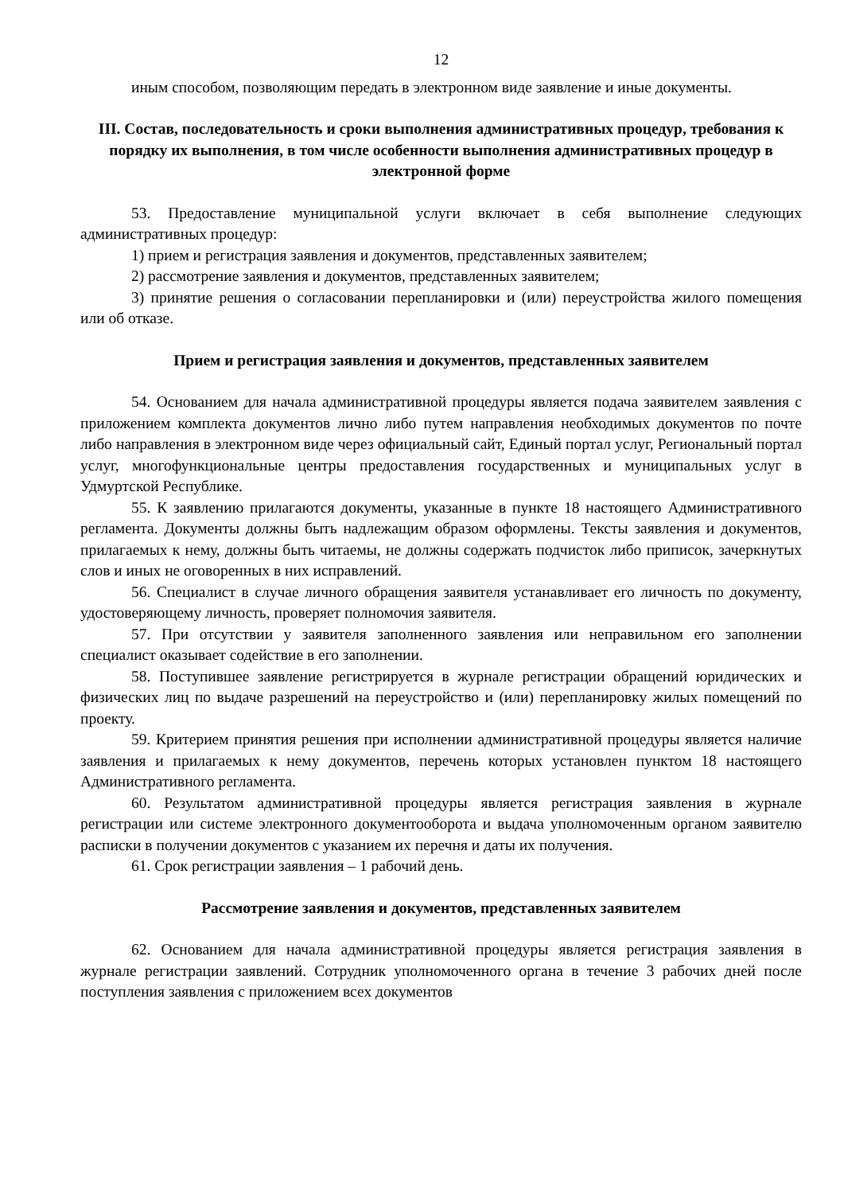12
иным способом, позволяющим передать в электронном виде заявление и иные документы.
III. Состав, последовательность и сроки выполнения административных процедур, требования к порядку их выполнения, в том числе особенности выполнения административных процедур в электронной форме
53. Предоставление муниципальной услуги включает в себя выполнение следующих административных процедур:
1) прием и регистрация заявления и документов, представленных заявителем;
2) рассмотрение заявления и документов, представленных заявителем;
3) принятие решения о согласовании перепланировки и (или) переустройства жилого помещения или об отказе.
Прием и регистрация заявления и документов, представленных заявителем
54. Основанием для начала административной процедуры является подача заявителем заявления с приложением комплекта документов лично либо путем направления необходимых документов по почте либо направления в электронном виде через официальный сайт, Единый портал услуг, Региональный портал услуг, многофункциональные центры предоставления государственных и муниципальных услуг в Удмуртской Республике.
55. К заявлению прилагаются документы, указанные в пункте 18 настоящего Административного регламента. Документы должны быть надлежащим образом оформлены. Тексты заявления и документов, прилагаемых к нему, должны быть читаемы, не должны содержать подчисток либо приписок, зачеркнутых слов и иных не оговоренных в них исправлений.
56. Специалист в случае личного обращения заявителя устанавливает его личность по документу, удостоверяющему личность, проверяет полномочия заявителя.
57. При отсутствии у заявителя заполненного заявления или неправильном его заполнении специалист оказывает содействие в его заполнении.
58. Поступившее заявление регистрируется в журнале регистрации обращений юридических и физических лиц по выдаче разрешений на переустройство и (или) перепланировку жилых помещений по проекту.
59. Критерием принятия решения при исполнении административной процедуры является наличие заявления и прилагаемых к нему документов, перечень которых установлен пунктом 18 настоящего Административного регламента.
60. Результатом административной процедуры является регистрация заявления в журнале регистрации или системе электронного документооборота и выдача уполномоченным органом заявителю расписки в получении документов с указанием их перечня и даты их получения.
61. Срок регистрации заявления – 1 рабочий день.
Рассмотрение заявления и документов, представленных заявителем
62. Основанием для начала административной процедуры является регистрация заявления в журнале регистрации заявлений. Сотрудник уполномоченного органа в течение 3 рабочих дней после поступления заявления с приложением всех документов